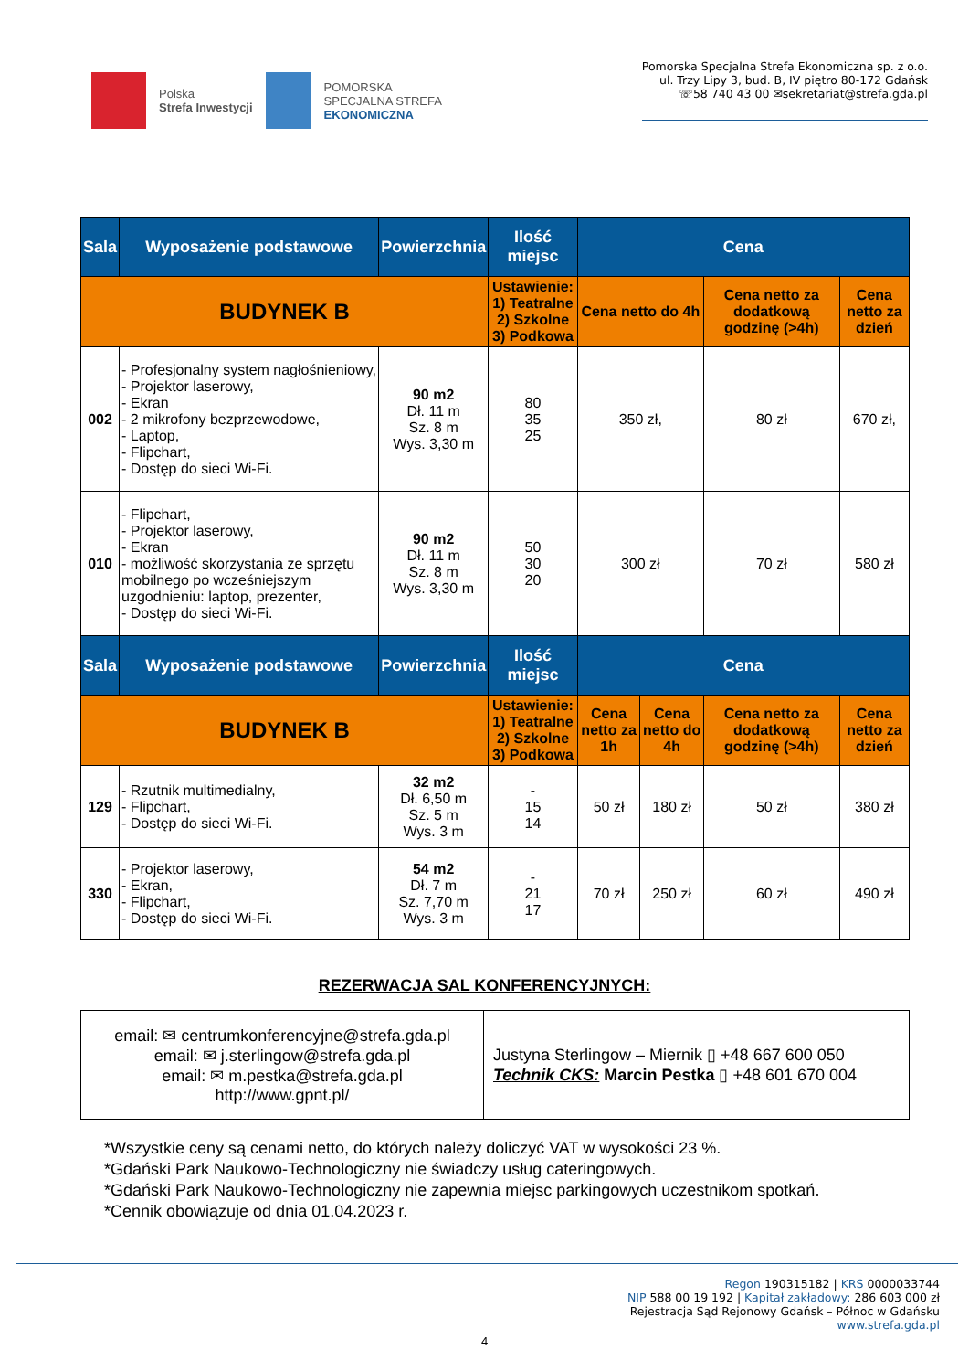Polska
Strefa Inwestycji
POMORSKA
SPECJALNA STREFA
EKONOMICZNA
Pomorska Specjalna Strefa Ekonomiczna sp. z o.o.
ul. Trzy Lipy 3, bud. B, IV piętro 80-172 Gdańsk
☏58 740 43 00 ✉sekretariat@strefa.gda.pl
| Sala | Wyposażenie podstawowe | Powierzchnia | Ilość miejsc | Cena | | | |
| --- | --- | --- | --- | --- | --- | --- | --- |
| BUDYNEK B | | | Ustawienie: 1) Teatralne 2) Szkolne 3) Podkowa | Cena netto do 4h | | Cena netto za dodatkową godzinę (>4h) | Cena netto za dzień |
| 002 | - Profesjonalny system nagłośnieniowy, - Projektor laserowy, - Ekran - 2 mikrofony bezprzewodowe, - Laptop, - Flipchart, - Dostęp do sieci Wi-Fi. | 90 m2 Dł. 11 m Sz. 8 m Wys. 3,30 m | 80 35 25 | 350 zł, | | 80 zł | 670 zł, |
| 010 | - Flipchart, - Projektor laserowy, - Ekran - możliwość skorzystania ze sprzętu mobilnego po wcześniejszym uzgodnieniu: laptop, prezenter, - Dostęp do sieci Wi-Fi. | 90 m2 Dł. 11 m Sz. 8 m Wys. 3,30 m | 50 30 20 | 300 zł | | 70 zł | 580 zł |
| Sala | Wyposażenie podstawowe | Powierzchnia | Ilość miejsc | Cena | | | |
| BUDYNEK B | | | Ustawienie: 1) Teatralne 2) Szkolne 3) Podkowa | Cena netto za 1h | Cena netto do 4h | Cena netto za dodatkową godzinę (>4h) | Cena netto za dzień |
| 129 | - Rzutnik multimedialny, - Flipchart, - Dostęp do sieci Wi-Fi. | 32 m2 Dł. 6,50 m Sz. 5 m Wys. 3 m | - 15 14 | 50 zł | 180 zł | 50 zł | 380 zł |
| 330 | - Projektor laserowy, - Ekran, - Flipchart, - Dostęp do sieci Wi-Fi. | 54 m2 Dł. 7 m Sz. 7,70 m Wys. 3 m | - 21 17 | 70 zł | 250 zł | 60 zł | 490 zł |
REZERWACJA SAL KONFERENCYJNYCH:
| email: ✉ centrumkonferencyjne@strefa.gda.pl email: ✉ j.sterlingow@strefa.gda.pl email: ✉ m.pestka@strefa.gda.pl http://www.gpnt.pl/ | Justyna Sterlingow – Miernik ▯ +48 667 600 050 Technik CKS: Marcin Pestka ▯ +48 601 670 004 |
*Wszystkie ceny są cenami netto, do których należy doliczyć VAT w wysokości 23 %.
*Gdański Park Naukowo-Technologiczny nie świadczy usług cateringowych.
*Gdański Park Naukowo-Technologiczny nie zapewnia miejsc parkingowych uczestnikom spotkań.
*Cennik obowiązuje od dnia 01.04.2023 r.
Regon 190315182 | KRS 0000033744
NIP 588 00 19 192 | Kapitał zakładowy: 286 603 000 zł
Rejestracja Sąd Rejonowy Gdańsk – Północ w Gdańsku
www.strefa.gda.pl
4